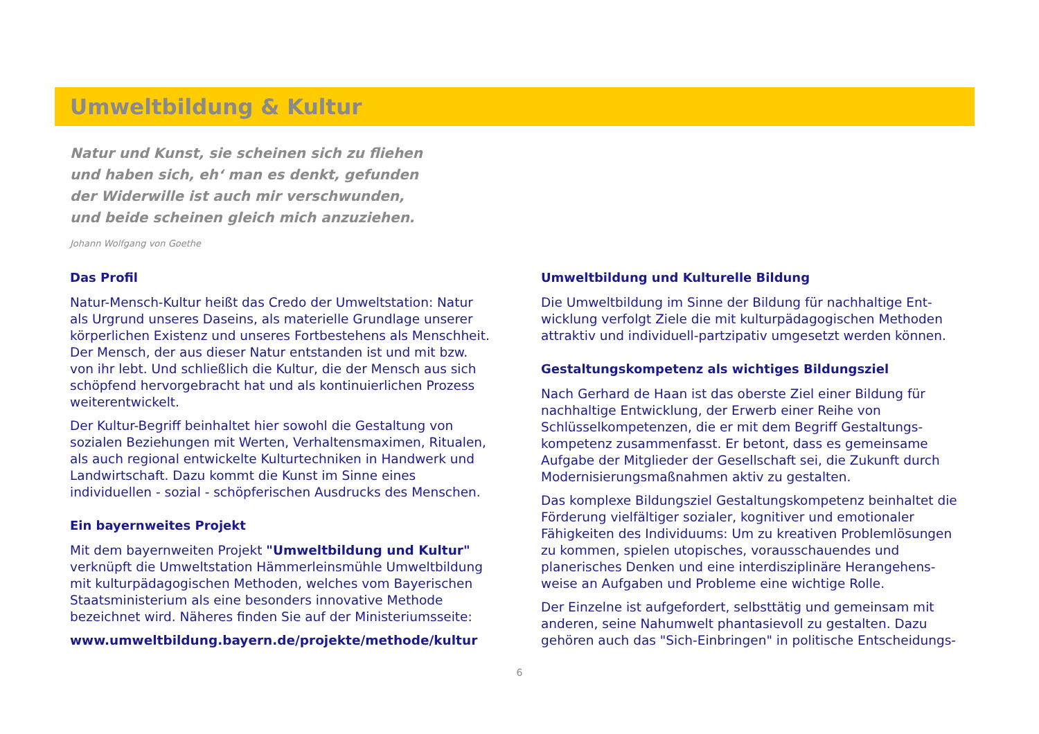Umweltbildung & Kultur
Natur und Kunst, sie scheinen sich zu fliehen
und haben sich, eh‘ man es denkt, gefunden
der Widerwille ist auch mir verschwunden,
und beide scheinen gleich mich anzuziehen.
Johann Wolfgang von Goethe
Das Profil
Natur-Mensch-Kultur heißt das Credo der Umweltstation: Natur als Urgrund unseres Daseins, als materielle Grundlage unserer körperlichen Existenz und unseres Fortbestehens als Menschheit. Der Mensch, der aus dieser Natur entstanden ist und mit bzw. von ihr lebt. Und schließlich die Kultur, die der Mensch aus sich schöpfend hervorgebracht hat und als kontinuierlichen Prozess weiterentwickelt.
Der Kultur-Begriff beinhaltet hier sowohl die Gestaltung von sozialen Beziehungen mit Werten, Verhaltensmaximen, Ritualen, als auch regional entwickelte Kulturtechniken in Handwerk und Landwirtschaft. Dazu kommt die Kunst im Sinne eines individuellen - sozial - schöpferischen Ausdrucks des Menschen.
Ein bayernweites Projekt
Mit dem bayernweiten Projekt "Umweltbildung und Kultur" verknüpft die Umweltstation Hämmerleinsmühle Umweltbildung mit kulturpädagogischen Methoden, welches vom Bayerischen Staatsministerium als eine besonders innovative Methode bezeichnet wird. Näheres finden Sie auf der Ministeriumsseite:
www.umweltbildung.bayern.de/projekte/methode/kultur
Umweltbildung und Kulturelle Bildung
Die Umweltbildung im Sinne der Bildung für nachhaltige Ent-wicklung verfolgt Ziele die mit kulturpädagogischen Methoden attraktiv und individuell-partzipativ umgesetzt werden können.
Gestaltungskompetenz als wichtiges Bildungsziel
Nach Gerhard de Haan ist das oberste Ziel einer Bildung für nachhaltige Entwicklung, der Erwerb einer Reihe von Schlüsselkompetenzen, die er mit dem Begriff Gestaltungs-kompetenz zusammenfasst. Er betont, dass es gemeinsame Aufgabe der Mitglieder der Gesellschaft sei, die Zukunft durch Modernisierungsmaßnahmen aktiv zu gestalten.
Das komplexe Bildungsziel Gestaltungskompetenz beinhaltet die Förderung vielfältiger sozialer, kognitiver und emotionaler Fähigkeiten des Individuums: Um zu kreativen Problemlösungen zu kommen, spielen utopisches, vorausschauendes und planerisches Denken und eine interdisziplinäre Herangehens-weise an Aufgaben und Probleme eine wichtige Rolle.
Der Einzelne ist aufgefordert, selbsttätig und gemeinsam mit anderen, seine Nahumwelt phantasievoll zu gestalten. Dazu gehören auch das "Sich-Einbringen" in politische Entscheidungs-
6